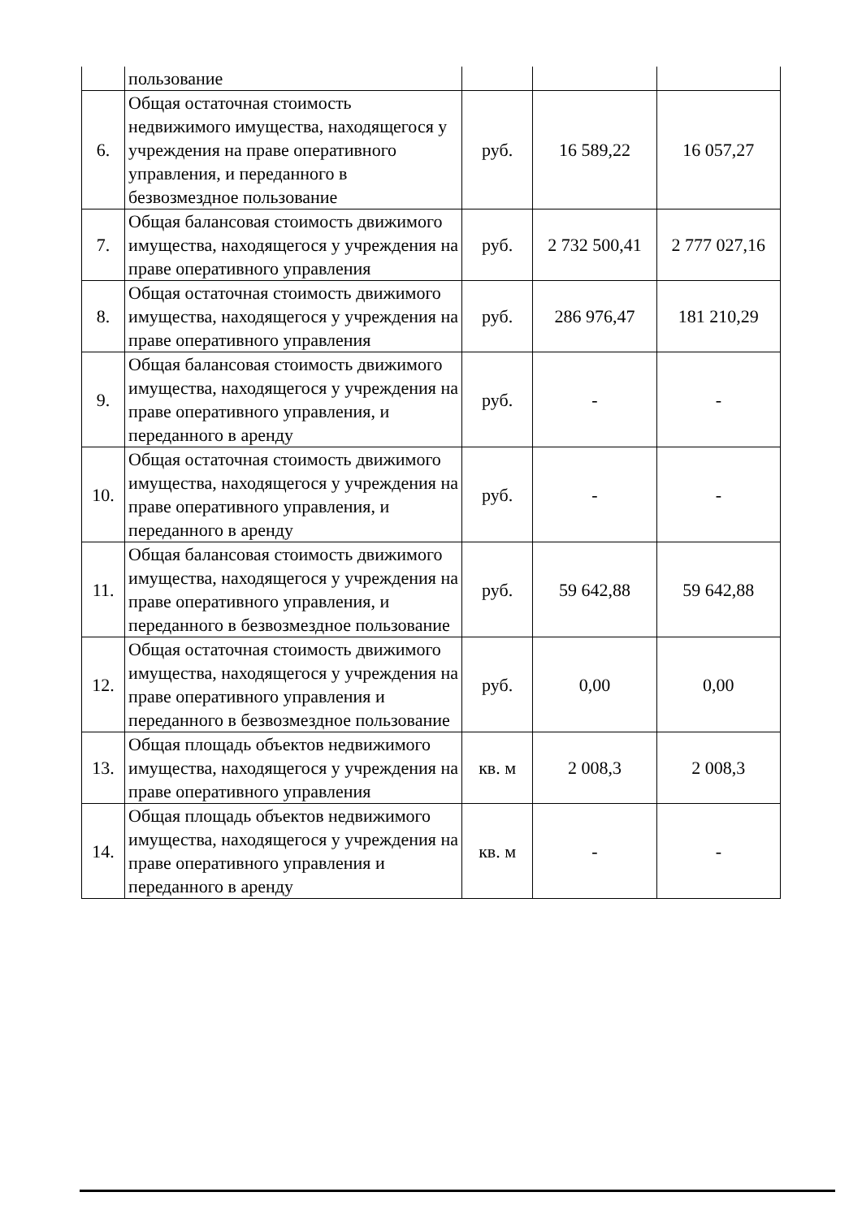| | пользование | | | |
| 6. | Общая остаточная стоимость недвижимого имущества, находящегося у учреждения на праве оперативного управления, и переданного в безвозмездное пользование | руб. | 16 589,22 | 16 057,27 |
| 7. | Общая балансовая стоимость движимого имущества, находящегося у учреждения на праве оперативного управления | руб. | 2 732 500,41 | 2 777 027,16 |
| 8. | Общая остаточная стоимость движимого имущества, находящегося у учреждения на праве оперативного управления | руб. | 286 976,47 | 181 210,29 |
| 9. | Общая балансовая стоимость движимого имущества, находящегося у учреждения на праве оперативного управления, и переданного в аренду | руб. | - | - |
| 10. | Общая остаточная стоимость движимого имущества, находящегося у учреждения на праве оперативного управления, и переданного в аренду | руб. | - | - |
| 11. | Общая балансовая стоимость движимого имущества, находящегося у учреждения на праве оперативного управления, и переданного в безвозмездное пользование | руб. | 59 642,88 | 59 642,88 |
| 12. | Общая остаточная стоимость движимого имущества, находящегося у учреждения на праве оперативного управления и переданного в безвозмездное пользование | руб. | 0,00 | 0,00 |
| 13. | Общая площадь объектов недвижимого имущества, находящегося у учреждения на праве оперативного управления | кв. м | 2 008,3 | 2 008,3 |
| 14. | Общая площадь объектов недвижимого имущества, находящегося у учреждения на праве оперативного управления и переданного в аренду | кв. м | - | - |